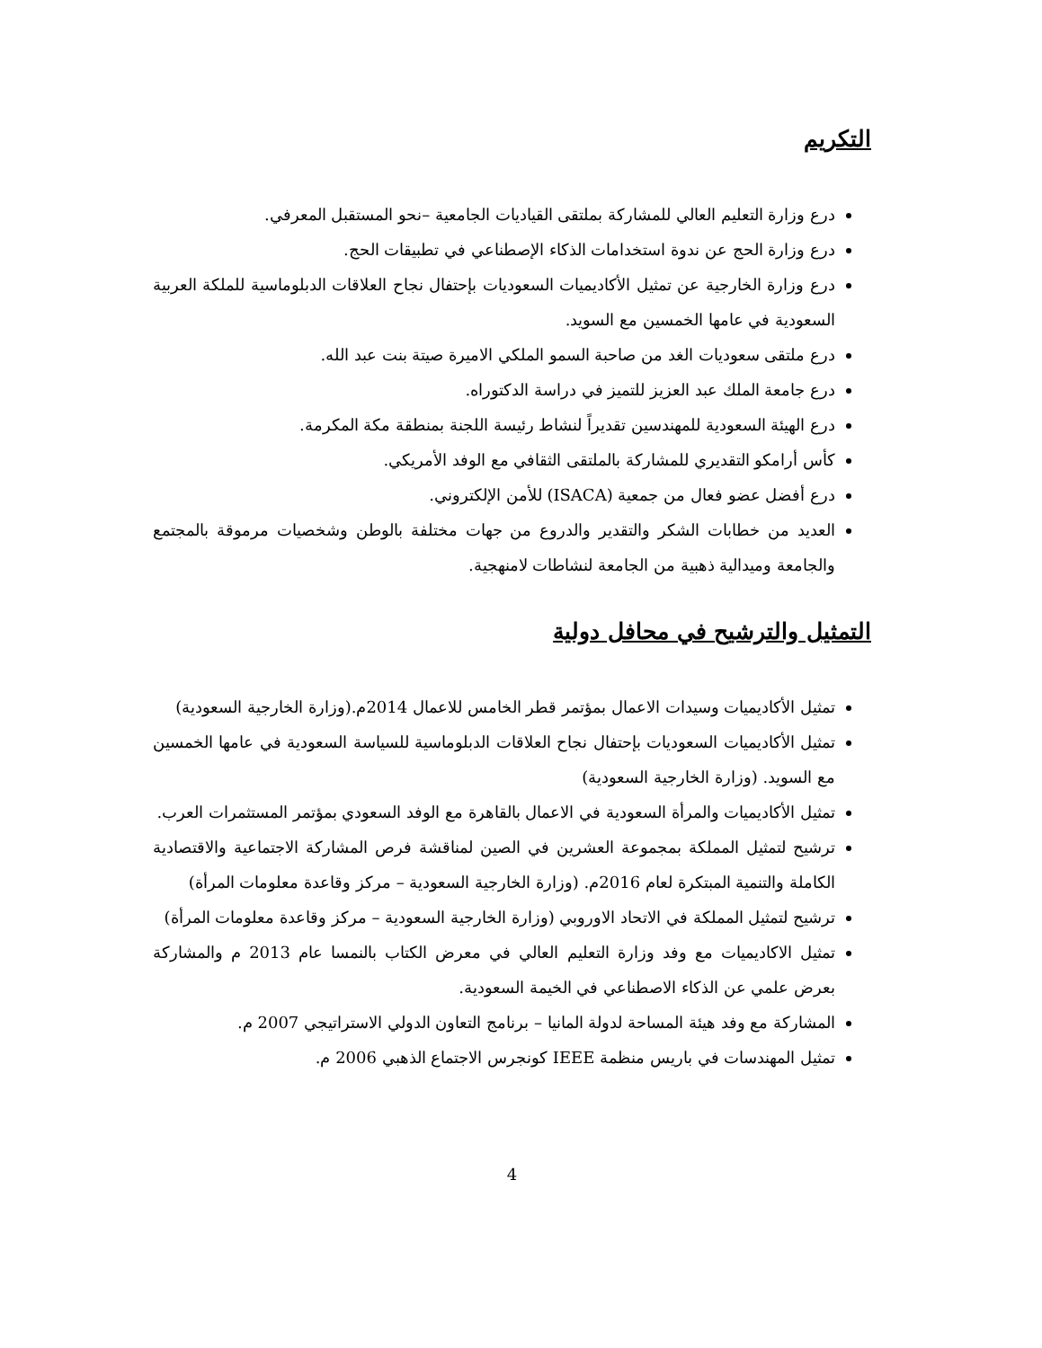التكريم
درع وزارة التعليم العالي للمشاركة بملتقى القياديات الجامعية –نحو المستقبل المعرفي.
درع وزارة الحج عن ندوة استخدامات الذكاء الإصطناعي في تطبيقات الحج.
درع وزارة الخارجية عن تمثيل الأكاديميات السعوديات بإحتفال نجاح العلاقات الدبلوماسية للملكة العربية السعودية في عامها الخمسين مع السويد.
درع ملتقى سعوديات الغد من صاحبة السمو الملكي الاميرة صيتة بنت عبد الله.
درع جامعة الملك عبد العزيز للتميز في دراسة الدكتوراه.
درع الهيئة السعودية للمهندسين تقديراً لنشاط رئيسة اللجنة بمنطقة مكة المكرمة.
كأس أرامكو التقديري للمشاركة بالملتقى الثقافي مع الوفد الأمريكي.
درع أفضل عضو فعال من جمعية (ISACA) للأمن الإلكتروني.
العديد من خطابات الشكر والتقدير والدروع من جهات مختلفة بالوطن وشخصيات مرموقة بالمجتمع والجامعة وميدالية ذهبية من الجامعة لنشاطات لامنهجية.
التمثيل والترشيح في محافل دولية
تمثيل الأكاديميات وسيدات الاعمال بمؤتمر قطر الخامس للاعمال 2014م.(وزارة الخارجية السعودية)
تمثيل الأكاديميات السعوديات بإحتفال نجاح العلاقات الدبلوماسية للسياسة السعودية في عامها الخمسين مع السويد. (وزارة الخارجية السعودية)
تمثيل الأكاديميات والمرأة السعودية في الاعمال بالقاهرة مع الوفد السعودي بمؤتمر المستثمرات العرب.
ترشيح لتمثيل المملكة بمجموعة العشرين في الصين لمناقشة فرص المشاركة الاجتماعية والاقتصادية الكاملة والتنمية المبتكرة لعام 2016م. (وزارة الخارجية السعودية – مركز وقاعدة معلومات المرأة)
ترشيح لتمثيل المملكة في الاتحاد الاوروبي (وزارة الخارجية السعودية – مركز وقاعدة معلومات المرأة)
تمثيل الاكاديميات مع وفد وزارة التعليم العالي في معرض الكتاب بالنمسا عام 2013 م والمشاركة بعرض علمي عن الذكاء الاصطناعي في الخيمة السعودية.
المشاركة مع وفد هيئة المساحة لدولة المانيا – برنامج التعاون الدولي الاستراتيجي 2007 م.
تمثيل المهندسات في باريس منظمة IEEE كونجرس الاجتماع الذهبي 2006 م.
4